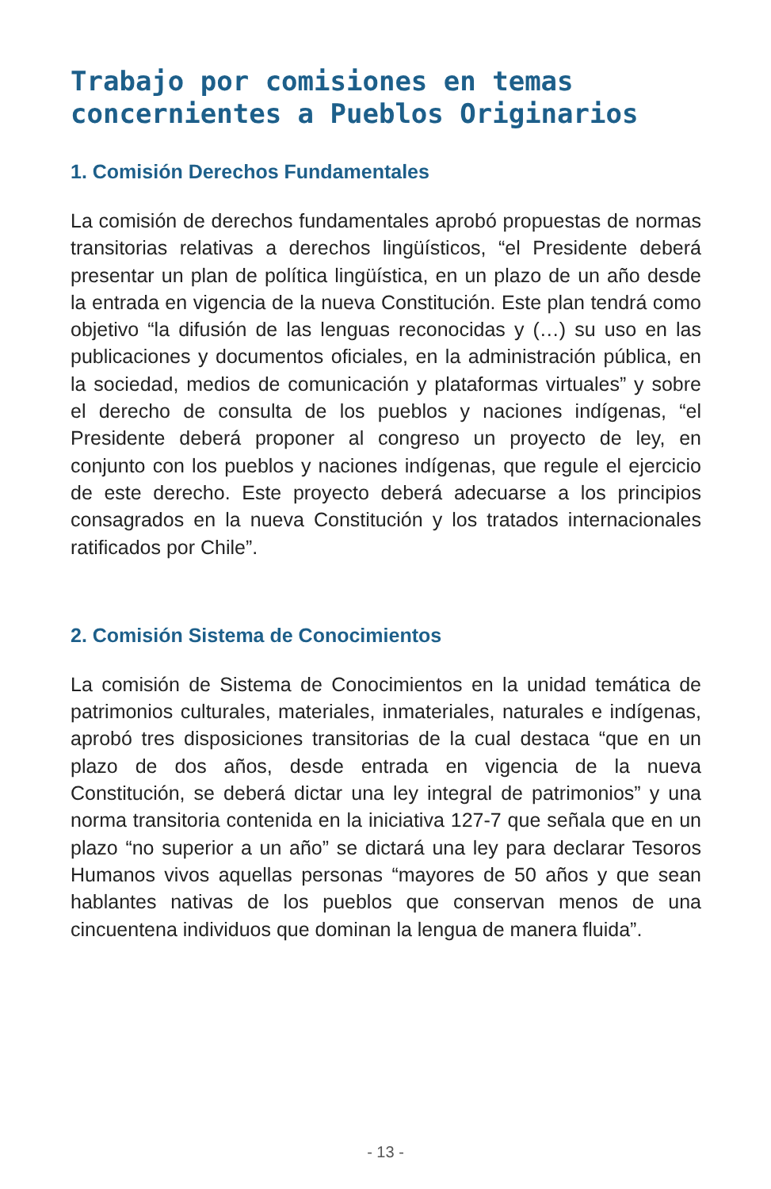Trabajo por comisiones en temas concernientes a Pueblos Originarios
1. Comisión Derechos Fundamentales
La comisión de derechos fundamentales aprobó propuestas de normas transitorias relativas a derechos lingüísticos, “el Presidente deberá presentar un plan de política lingüística, en un plazo de un año desde la entrada en vigencia de la nueva Constitución. Este plan tendrá como objetivo “la difusión de las lenguas reconocidas y (…) su uso en las publicaciones y documentos oficiales, en la administración pública, en la sociedad, medios de comunicación y plataformas virtuales” y sobre el derecho de consulta de los pueblos y naciones indígenas, “el Presidente deberá proponer al congreso un proyecto de ley, en conjunto con los pueblos y naciones indígenas, que regule el ejercicio de este derecho. Este proyecto deberá adecuarse a los principios consagrados en la nueva Constitución y los tratados internacionales ratificados por Chile”.
2. Comisión Sistema de Conocimientos
La comisión de Sistema de Conocimientos en la unidad temática de patrimonios culturales, materiales, inmateriales, naturales e indígenas, aprobó tres disposiciones transitorias de la cual destaca “que en un plazo de dos años, desde entrada en vigencia de la nueva Constitución, se deberá dictar una ley integral de patrimonios” y una norma transitoria contenida en la iniciativa 127-7 que señala que en un plazo “no superior a un año” se dictará una ley para declarar Tesoros Humanos vivos aquellas personas “mayores de 50 años y que sean hablantes nativas de los pueblos que conservan menos de una cincuentena individuos que dominan la lengua de manera fluida”.
- 13 -